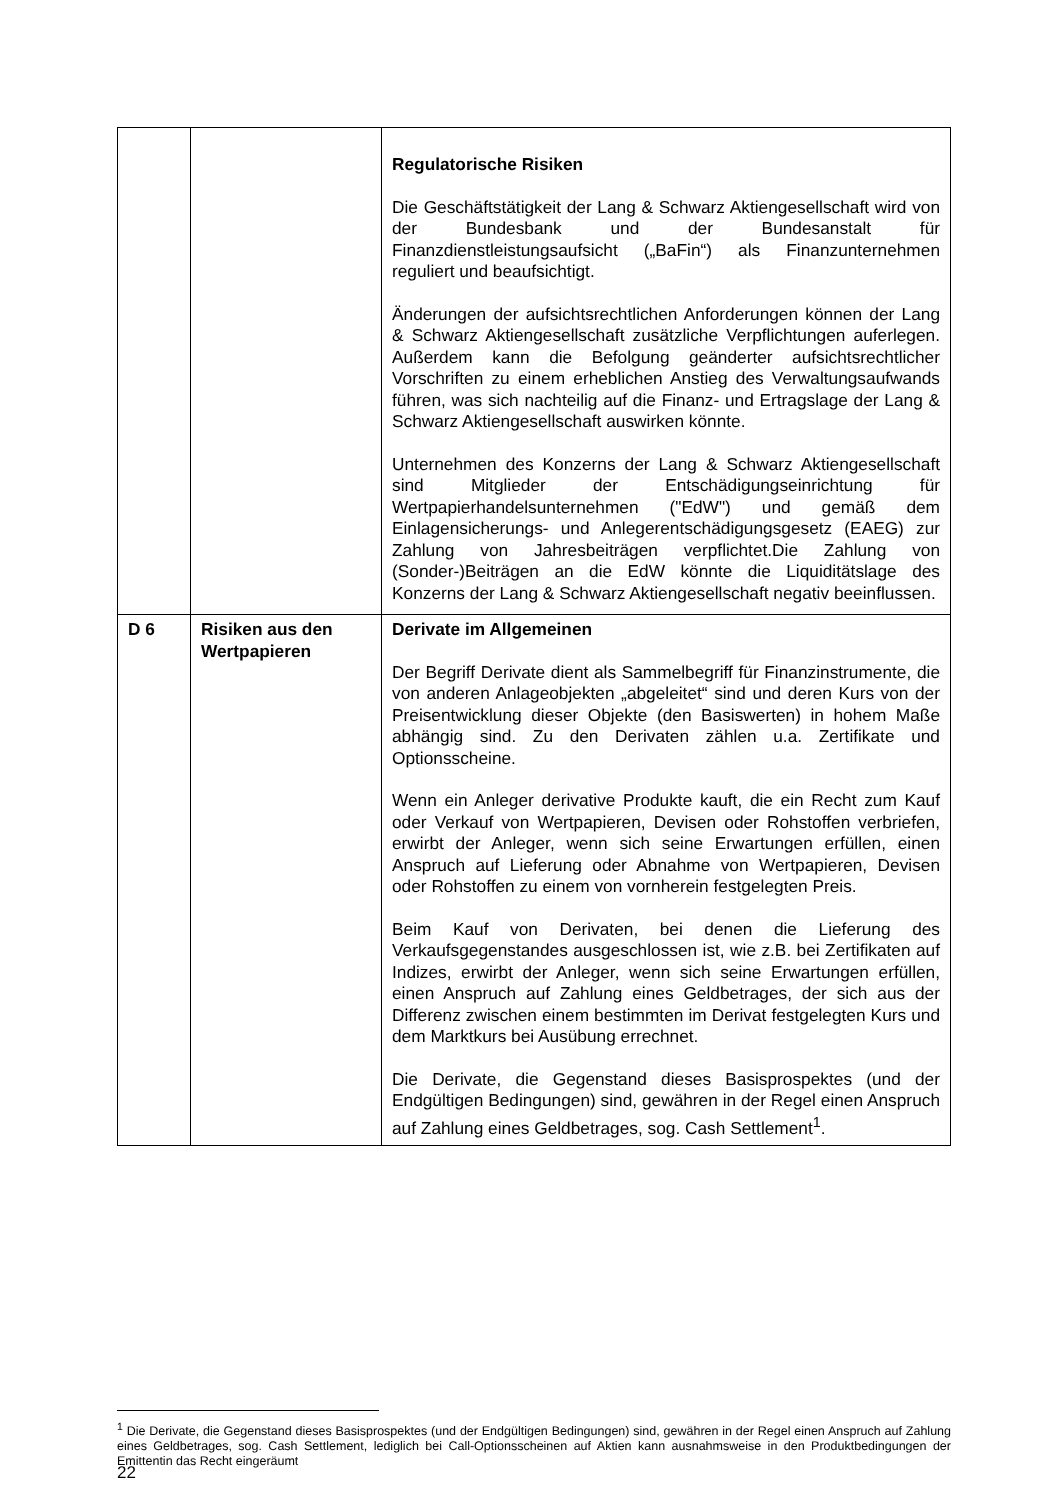| | | Regulatorische Risiken Die Geschäftstätigkeit der Lang & Schwarz Aktiengesellschaft wird von der Bundesbank und der Bundesanstalt für Finanzdienstleistungsaufsicht („BaFin“) als Finanzunternehmen reguliert und beaufsichtigt. Änderungen der aufsichtsrechtlichen Anforderungen können der Lang & Schwarz Aktiengesellschaft zusätzliche Verpflichtungen auferlegen. Außerdem kann die Befolgung geänderter aufsichtsrechtlicher Vorschriften zu einem erheblichen Anstieg des Verwaltungsaufwands führen, was sich nachteilig auf die Finanz- und Ertragslage der Lang & Schwarz Aktiengesellschaft auswirken könnte. Unternehmen des Konzerns der Lang & Schwarz Aktiengesellschaft sind Mitglieder der Entschädigungseinrichtung für Wertpapierhandelsunternehmen ("EdW") und gemäß dem Einlagensicherungs- und Anlegerentschädigungsgesetz (EAEG) zur Zahlung von Jahresbeiträgen verpflichtet.Die Zahlung von (Sonder-)Beiträgen an die EdW könnte die Liquiditätslage des Konzerns der Lang & Schwarz Aktiengesellschaft negativ beeinflussen. |
| D 6 | Risiken aus den Wertpapieren | Derivate im Allgemeinen Der Begriff Derivate dient als Sammelbegriff für Finanzinstrumente, die von anderen Anlageobjekten „abgeleitet“ sind und deren Kurs von der Preisentwicklung dieser Objekte (den Basiswerten) in hohem Maße abhängig sind. Zu den Derivaten zählen u.a. Zertifikate und Optionsscheine. Wenn ein Anleger derivative Produkte kauft, die ein Recht zum Kauf oder Verkauf von Wertpapieren, Devisen oder Rohstoffen verbriefen, erwirbt der Anleger, wenn sich seine Erwartungen erfüllen, einen Anspruch auf Lieferung oder Abnahme von Wertpapieren, Devisen oder Rohstoffen zu einem von vornherein festgelegten Preis. Beim Kauf von Derivaten, bei denen die Lieferung des Verkaufsgegenstandes ausgeschlossen ist, wie z.B. bei Zertifikaten auf Indizes, erwirbt der Anleger, wenn sich seine Erwartungen erfüllen, einen Anspruch auf Zahlung eines Geldbetrages, der sich aus der Differenz zwischen einem bestimmten im Derivat festgelegten Kurs und dem Marktkurs bei Ausübung errechnet. Die Derivate, die Gegenstand dieses Basisprospektes (und der Endgültigen Bedingungen) sind, gewähren in der Regel einen Anspruch auf Zahlung eines Geldbetrages, sog. Cash Settlement<sup>1</sup>. |
<sup>1</sup> Die Derivate, die Gegenstand dieses Basisprospektes (und der Endgültigen Bedingungen) sind, gewähren in der Regel einen Anspruch auf Zahlung eines Geldbetrages, sog. Cash Settlement, lediglich bei Call-Optionsscheinen auf Aktien kann ausnahmsweise in den Produktbedingungen der Emittentin das Recht eingeräumt
22